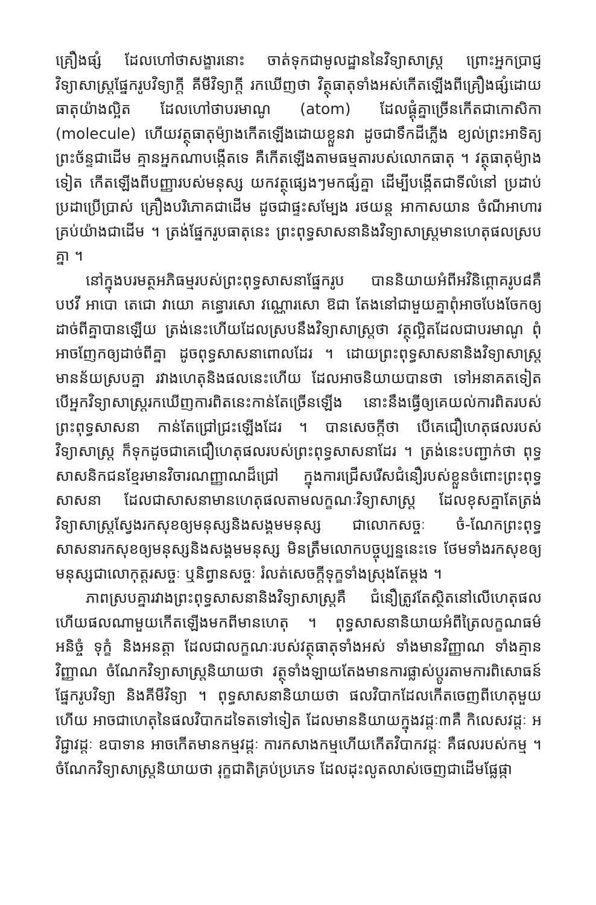គ្រឿងផ្សំ ដែលហៅថាសង្ខារនោះ ចាត់ទុកជាមូលដ្ឋាននៃវិទ្យាសាស្ត្រ ព្រោះអ្នកប្រាជ្ញវិទ្យាសាស្ត្រផ្នែករូបវិទ្យាក្តី គីមីវិទ្យាក្តី រកឃើញថា វិត្ថុធាតុទាំងអស់កើតឡើងពីគ្រឿងផ្សំដោយធាតុយ៉ាងល្អិត ដែលហៅថាបរមាណូ (atom) ដែលផ្គុំគ្នាច្រើនកើតជាកោសិកា (molecule) ហើយវត្ថុធាតុម៉្យាងកើតឡើងដោយខ្លួនវា ដូចជាទឹកដីភ្លើង ខ្យល់ព្រះអាទិត្យព្រះច័ន្ទជាដើម គ្មានអ្នកណាបង្កើតទេ គឺកើតឡើងតាមធម្មតារបស់លោកធាតុ ។ វត្ថុធាតុម៉្យាងទៀត កើតឡើងពីបញ្ញារបស់មនុស្ស យកវត្ថុផ្សេងៗមកផ្សំគ្នា ដើម្បីបង្កើតជាទីលំនៅ ប្រដាប់ប្រដាប្រើប្រាស់ គ្រឿងបរិភោគជាដើម ដូចជាផ្ទះសម្បែង រថយន្ត អាកាសយាន ចំណីអាហារគ្រប់យ៉ាងជាដើម ។ ត្រង់ផ្នែករូបធាតុនេះ ព្រះពុទ្ធសាសនានិងវិទ្យាសាស្ត្រមានហេតុផលស្របគ្នា ។
នៅក្នុងបរមត្ថអភិធម្មរបស់ព្រះពុទ្ធសាសនាផ្នែករូប បាននិយាយអំពីអវិនិព្ភោគរូប៨គឺ បឋវី អាបោ តេជោ វាយោ គន្ធោរសោ វណ្ណោរសោ ឱជា តែងនៅជាមួយគ្នាពុំអាចបែងចែកឲ្យដាច់ពីគ្នាបានឡើយ ត្រង់នេះហើយដែលស្របនឹងវិទ្យាសាស្ត្រថា វត្ថុល្អិតដែលជាបរមាណូ ពុំអាចញែកឲ្យដាច់ពីគ្នា ដូចពុទ្ធសាសនាពោលដែរ ។ ដោយព្រះពុទ្ធសាសនានិងវិទ្យាសាស្ត្រមានន័យស្របគ្នា រវាងហេតុនិងផលនេះហើយ ដែលអាចនិយាយបានថា ទៅអនាគតទៀត បើអ្នកវិទ្យាសាស្ត្ររកឃើញការពិតនេះកាន់តែច្រើនឡើង នោះនឹងធ្វើឲ្យគេយល់ការពិតរបស់ព្រះពុទ្ធសាសនា កាន់តែជ្រៅជ្រះឡើងដែរ ។ បានសេចក្តីថា បើគេជឿហេតុផលរបស់វិទ្យាសាស្ត្រ ក៏ទុកដូចជាគេជឿហេតុផលរបស់ព្រះពុទ្ធសាសនាដែរ ។ ត្រង់នេះបញ្ជាក់ថា ពុទ្ធសាសនិកជនខ្មែរមានវិចារណញ្ញាណដ៏ជ្រៅ ក្នុងការជ្រើសរើសជំនឿរបស់ខ្លួនចំពោះព្រះពុទ្ធសាសនា ដែលជាសាសនាមានហេតុផលតាមលក្ខណៈវិទ្យាសាស្ត្រ ដែលខុសគ្នាតែត្រង់វិទ្យាសាស្ត្រស្វែងរកសុខឲ្យមនុស្សនិងសង្គមមនុស្ស ជាលោកសច្ចៈ ចំ-ណែកព្រះពុទ្ធសាសនារកសុខឲ្យមនុស្សនិងសង្គមមនុស្ស មិនត្រឹមលោកបច្ចុប្បន្ននេះទេ ថែមទាំងរកសុខឲ្យមនុស្សជាលោកុត្តរសច្ចៈ ឬនិព្វានសច្ចៈ រំលត់សេចក្តីទុក្ខទាំងស្រុងតែម្តង ។
ភាពស្របគ្នារវាងព្រះពុទ្ធសាសនានិងវិទ្យាសាស្ត្រគឺ ជំនឿត្រូវតែស្ថិតនៅលើហេតុផល ហើយផលណាមួយកើតឡើងមកពីមានហេតុ ។ ពុទ្ធសាសនានិយាយអំពីត្រៃលក្ខណធម៌ អនិច្ចំ ទុក្ខំ និងអនត្តា ដែលជាលក្ខណៈរបស់វត្ថុធាតុទាំងអស់ ទាំងមានវិញ្ញាណ ទាំងគ្មានវិញ្ញាណ ចំណែកវិទ្យាសាស្ត្រនិយាយថា វត្ថុទាំងឡាយតែងមានការផ្លាស់ប្តូរតាមការពិសោធន៍ផ្នែករូបវិទ្យា និងគីមីវិទ្យា ។ ពុទ្ធសាសនានិយាយថា ផលវិបាកដែលកើតចេញពីហេតុមួយហើយ អាចជាហេតុនៃផលវិបាកដទៃតទៅទៀត ដែលមាននិយាយក្នុងវដ្ដៈ៣គឺ កិលេសវដ្ដៈ អវិជ្ជាវដ្ដៈ ឧបាទាន អាចកើតមានកម្មវដ្ដៈ ការកសាងកម្មហើយកើតវិបាកវដ្ដៈ គឺផលរបស់កម្ម ។ ចំណែកវិទ្យាសាស្ត្រនិយាយថា រុក្ខជាតិគ្រប់ប្រភេទ ដែលដុះលូតលាស់ចេញជាដើមផ្លែផ្កា